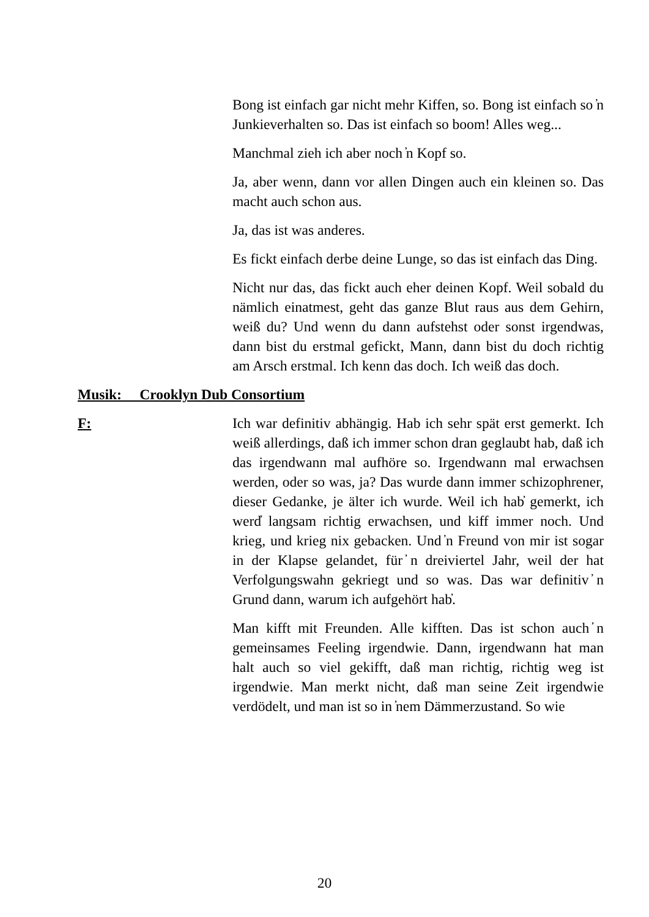Bong ist einfach gar nicht mehr Kiffen, so. Bong ist einfach so ̓n Junkieverhalten so. Das ist einfach so boom! Alles weg...
Manchmal zieh ich aber noch ̓n Kopf so.
Ja, aber wenn, dann vor allen Dingen auch ein kleinen so. Das macht auch schon aus.
Ja, das ist was anderes.
Es fickt einfach derbe deine Lunge, so das ist einfach das Ding.
Nicht nur das, das fickt auch eher deinen Kopf. Weil sobald du nämlich einatmest, geht das ganze Blut raus aus dem Gehirn, weiß du? Und wenn du dann aufstehst oder sonst irgendwas, dann bist du erstmal gefickt, Mann, dann bist du doch richtig am Arsch erstmal. Ich kenn das doch. Ich weiß das doch.
Musik: Crooklyn Dub Consortium
F: Ich war definitiv abhängig. Hab ich sehr spät erst gemerkt. Ich weiß allerdings, daß ich immer schon dran geglaubt hab, daß ich das irgendwann mal aufhöre so. Irgendwann mal erwachsen werden, oder so was, ja? Das wurde dann immer schizophrener, dieser Gedanke, je älter ich wurde. Weil ich hab̓ gemerkt, ich werd̓ langsam richtig erwachsen, und kiff immer noch. Und krieg, und krieg nix gebacken. Und ̓n Freund von mir ist sogar in der Klapse gelandet, für ̓n dreiviertel Jahr, weil der hat Verfolgungswahn gekriegt und so was. Das war definitiv ̓n Grund dann, warum ich aufgehört hab̓.
Man kifft mit Freunden. Alle kifften. Das ist schon auch ̓n gemeinsames Feeling irgendwie. Dann, irgendwann hat man halt auch so viel gekifft, daß man richtig, richtig weg ist irgendwie. Man merkt nicht, daß man seine Zeit irgendwie verdödelt, und man ist so in ̓nem Dämmerzustand. So wie
20